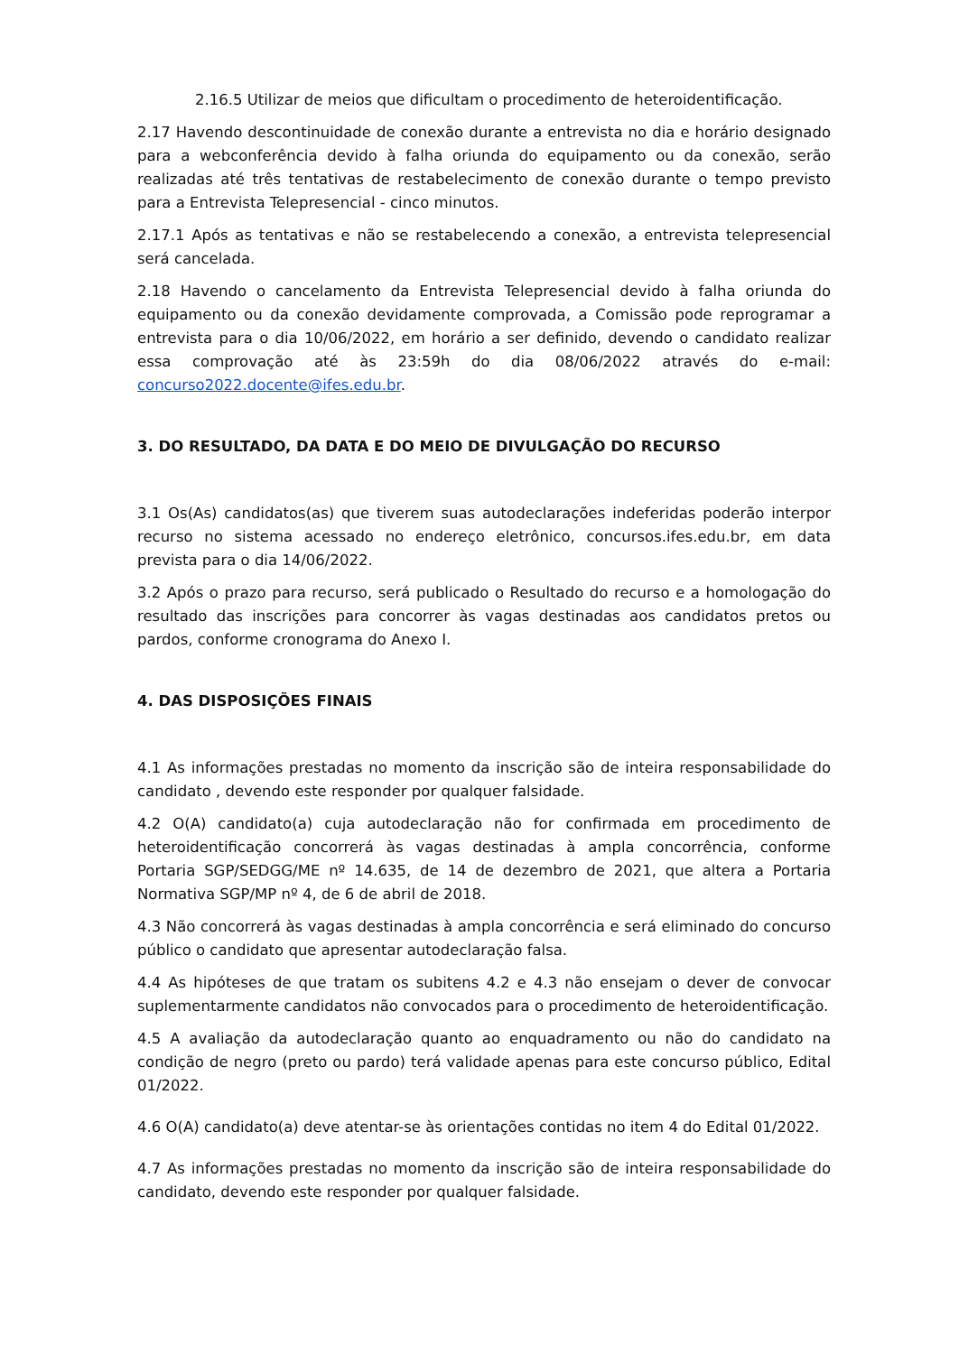2.16.5 Utilizar de meios que dificultam o procedimento de heteroidentificação.
2.17 Havendo descontinuidade de conexão durante a entrevista no dia e horário designado para a webconferência devido à falha oriunda do equipamento ou da conexão, serão realizadas até três tentativas de restabelecimento de conexão durante o tempo previsto para a Entrevista Telepresencial - cinco minutos.
2.17.1 Após as tentativas e não se restabelecendo a conexão, a entrevista telepresencial será cancelada.
2.18 Havendo o cancelamento da Entrevista Telepresencial devido à falha oriunda do equipamento ou da conexão devidamente comprovada, a Comissão pode reprogramar a entrevista para o dia 10/06/2022, em horário a ser definido, devendo o candidato realizar essa comprovação até às 23:59h do dia 08/06/2022 através do e-mail: concurso2022.docente@ifes.edu.br.
3. DO RESULTADO, DA DATA E DO MEIO DE DIVULGAÇÃO DO RECURSO
3.1 Os(As) candidatos(as) que tiverem suas autodeclarações indeferidas poderão interpor recurso no sistema acessado no endereço eletrônico, concursos.ifes.edu.br, em data prevista para o dia 14/06/2022.
3.2 Após o prazo para recurso, será publicado o Resultado do recurso e a homologação do resultado das inscrições para concorrer às vagas destinadas aos candidatos pretos ou pardos, conforme cronograma do Anexo I.
4. DAS DISPOSIÇÕES FINAIS
4.1 As informações prestadas no momento da inscrição são de inteira responsabilidade do candidato , devendo este responder por qualquer falsidade.
4.2 O(A) candidato(a) cuja autodeclaração não for confirmada em procedimento de heteroidentificação concorrerá às vagas destinadas à ampla concorrência, conforme Portaria SGP/SEDGG/ME nº 14.635, de 14 de dezembro de 2021, que altera a Portaria Normativa SGP/MP nº 4, de 6 de abril de 2018.
4.3 Não concorrerá às vagas destinadas à ampla concorrência e será eliminado do concurso público o candidato que apresentar autodeclaração falsa.
4.4 As hipóteses de que tratam os subitens 4.2 e 4.3 não ensejam o dever de convocar suplementarmente candidatos não convocados para o procedimento de heteroidentificação.
4.5 A avaliação da autodeclaração quanto ao enquadramento ou não do candidato na condição de negro (preto ou pardo) terá validade apenas para este concurso público, Edital 01/2022.
4.6 O(A) candidato(a) deve atentar-se às orientações contidas no item 4 do Edital 01/2022.
4.7 As informações prestadas no momento da inscrição são de inteira responsabilidade do candidato, devendo este responder por qualquer falsidade.